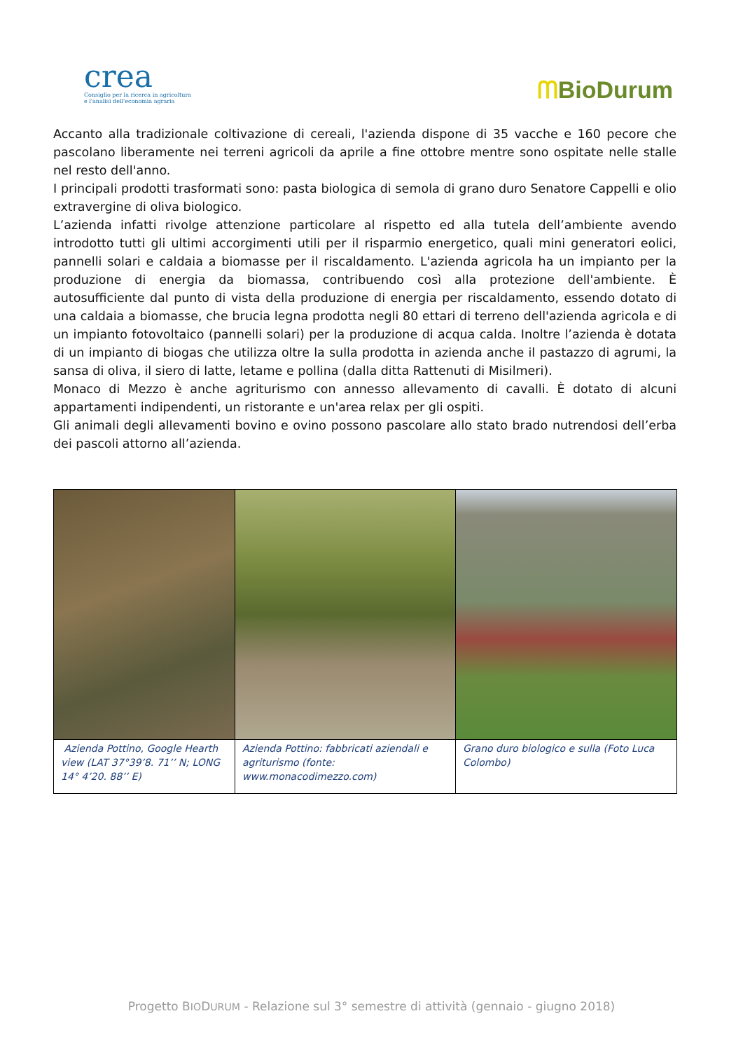crea
Consiglio per la ricerca in agricoltura
e l'analisi dell'economia agraria
ᗰBioDurum
Accanto alla tradizionale coltivazione di cereali, l'azienda dispone di 35 vacche e 160 pecore che pascolano liberamente nei terreni agricoli da aprile a fine ottobre mentre sono ospitate nelle stalle nel resto dell'anno.
I principali prodotti trasformati sono: pasta biologica di semola di grano duro Senatore Cappelli e olio extravergine di oliva biologico.
L’azienda infatti rivolge attenzione particolare al rispetto ed alla tutela dell’ambiente avendo introdotto tutti gli ultimi accorgimenti utili per il risparmio energetico, quali mini generatori eolici, pannelli solari e caldaia a biomasse per il riscaldamento. L'azienda agricola ha un impianto per la produzione di energia da biomassa, contribuendo così alla protezione dell'ambiente. È autosufficiente dal punto di vista della produzione di energia per riscaldamento, essendo dotato di una caldaia a biomasse, che brucia legna prodotta negli 80 ettari di terreno dell'azienda agricola e di un impianto fotovoltaico (pannelli solari) per la produzione di acqua calda. Inoltre l’azienda è dotata di un impianto di biogas che utilizza oltre la sulla prodotta in azienda anche il pastazzo di agrumi, la sansa di oliva, il siero di latte, letame e pollina (dalla ditta Rattenuti di Misilmeri).
Monaco di Mezzo è anche agriturismo con annesso allevamento di cavalli. È dotato di alcuni appartamenti indipendenti, un ristorante e un'area relax per gli ospiti.
Gli animali degli allevamenti bovino e ovino possono pascolare allo stato brado nutrendosi dell’erba dei pascoli attorno all’azienda.
| Azienda Pottino, Google Hearth view (LAT 37°39’8. 71’’ N; LONG 14° 4’20. 88’’ E) | Azienda Pottino: fabbricati aziendali e agriturismo (fonte: www.monacodimezzo.com) | Grano duro biologico e sulla (Foto Luca Colombo) |
Progetto BIODURUM - Relazione sul 3° semestre di attività (gennaio - giugno 2018)